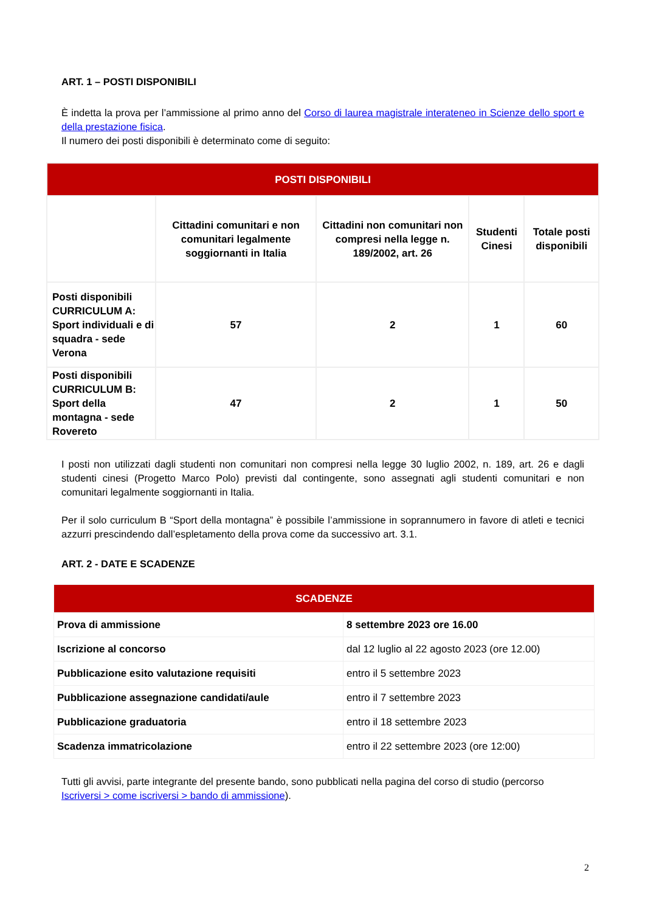ART. 1 – POSTI DISPONIBILI
È indetta la prova per l’ammissione al primo anno del Corso di laurea magistrale interateneo in Scienze dello sport e della prestazione fisica.
Il numero dei posti disponibili è determinato come di seguito:
| POSTI DISPONIBILI | | | | |
| | Cittadini comunitari e non comunitari legalmente soggiornanti in Italia | Cittadini non comunitari non compresi nella legge n. 189/2002, art. 26 | Studenti Cinesi | Totale posti disponibili |
| Posti disponibili CURRICULUM A: Sport individuali e di squadra - sede Verona | 57 | 2 | 1 | 60 |
| Posti disponibili CURRICULUM B: Sport della montagna - sede Rovereto | 47 | 2 | 1 | 50 |
I posti non utilizzati dagli studenti non comunitari non compresi nella legge 30 luglio 2002, n. 189, art. 26 e dagli studenti cinesi (Progetto Marco Polo) previsti dal contingente, sono assegnati agli studenti comunitari e non comunitari legalmente soggiornanti in Italia.
Per il solo curriculum B “Sport della montagna” è possibile l’ammissione in soprannumero in favore di atleti e tecnici azzurri prescindendo dall’espletamento della prova come da successivo art. 3.1.
ART. 2 - DATE E SCADENZE
| SCADENZE | |
| Prova di ammissione | 8 settembre 2023 ore 16.00 |
| Iscrizione al concorso | dal 12 luglio al 22 agosto 2023 (ore 12.00) |
| Pubblicazione esito valutazione requisiti | entro il 5 settembre 2023 |
| Pubblicazione assegnazione candidati/aule | entro il 7 settembre 2023 |
| Pubblicazione graduatoria | entro il 18 settembre 2023 |
| Scadenza immatricolazione | entro il 22 settembre 2023 (ore 12:00) |
Tutti gli avvisi, parte integrante del presente bando, sono pubblicati nella pagina del corso di studio (percorso Iscriversi > come iscriversi > bando di ammissione).
2